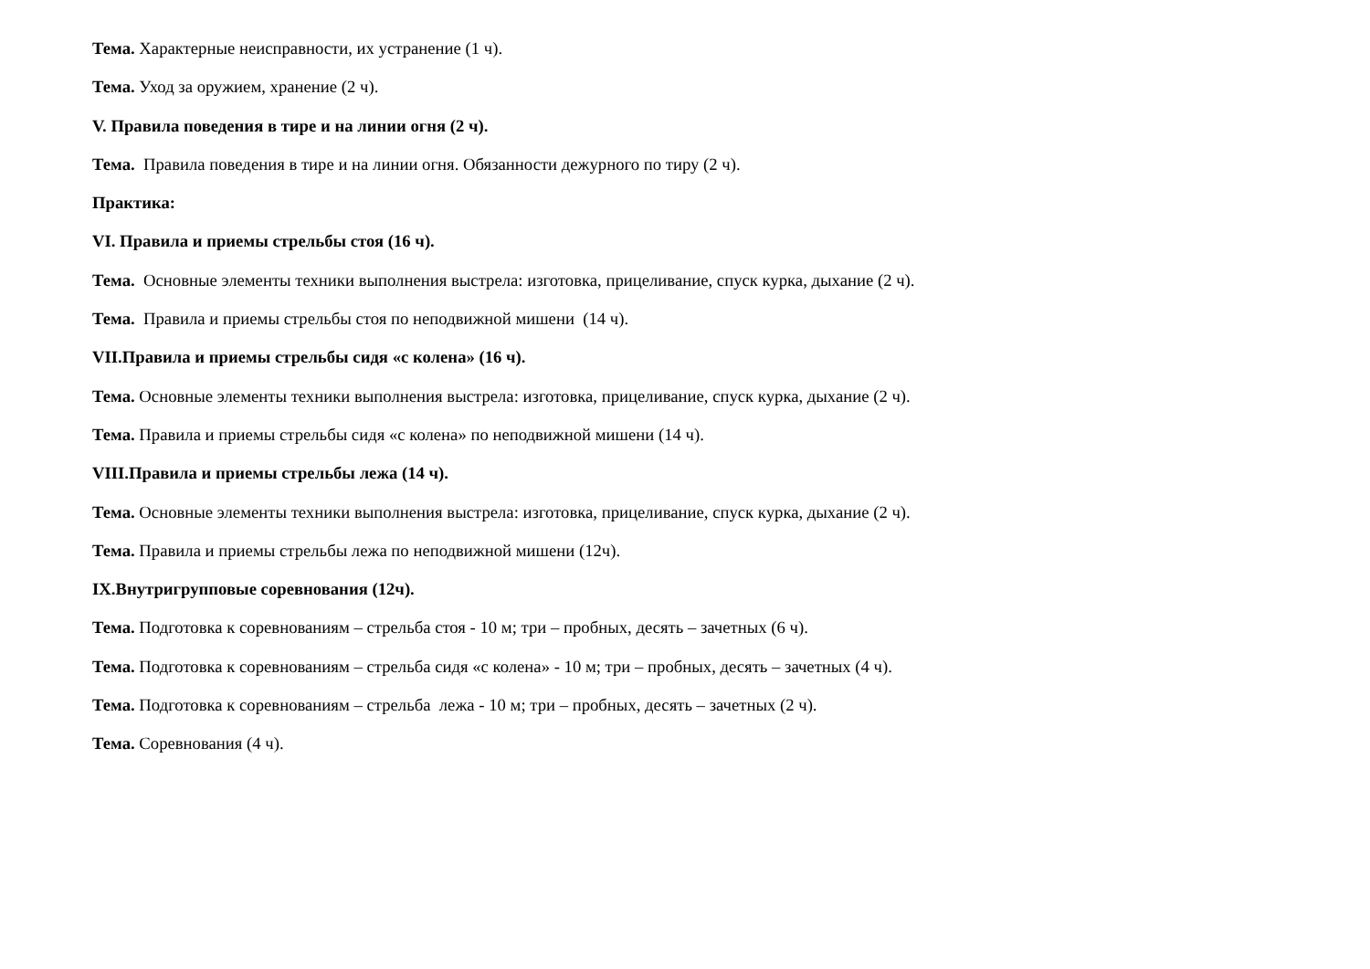Тема. Характерные неисправности, их устранение (1 ч).
Тема. Уход за оружием, хранение (2 ч).
V. Правила поведения в тире и на линии огня (2 ч).
Тема. Правила поведения в тире и на линии огня. Обязанности дежурного по тиру (2 ч).
Практика:
VI. Правила и приемы стрельбы стоя (16 ч).
Тема. Основные элементы техники выполнения выстрела: изготовка, прицеливание, спуск курка, дыхание (2 ч).
Тема. Правила и приемы стрельбы стоя по неподвижной мишени (14 ч).
VII.Правила и приемы стрельбы сидя «с колена» (16 ч).
Тема. Основные элементы техники выполнения выстрела: изготовка, прицеливание, спуск курка, дыхание (2 ч).
Тема. Правила и приемы стрельбы сидя «с колена» по неподвижной мишени (14 ч).
VIII.Правила и приемы стрельбы лежа (14 ч).
Тема. Основные элементы техники выполнения выстрела: изготовка, прицеливание, спуск курка, дыхание (2 ч).
Тема. Правила и приемы стрельбы лежа по неподвижной мишени (12ч).
IX.Внутригрупповые соревнования (12ч).
Тема. Подготовка к соревнованиям – стрельба стоя - 10 м; три – пробных, десять – зачетных (6 ч).
Тема. Подготовка к соревнованиям – стрельба сидя «с колена» - 10 м; три – пробных, десять – зачетных (4 ч).
Тема. Подготовка к соревнованиям – стрельба лежа - 10 м; три – пробных, десять – зачетных (2 ч).
Тема. Соревнования (4 ч).